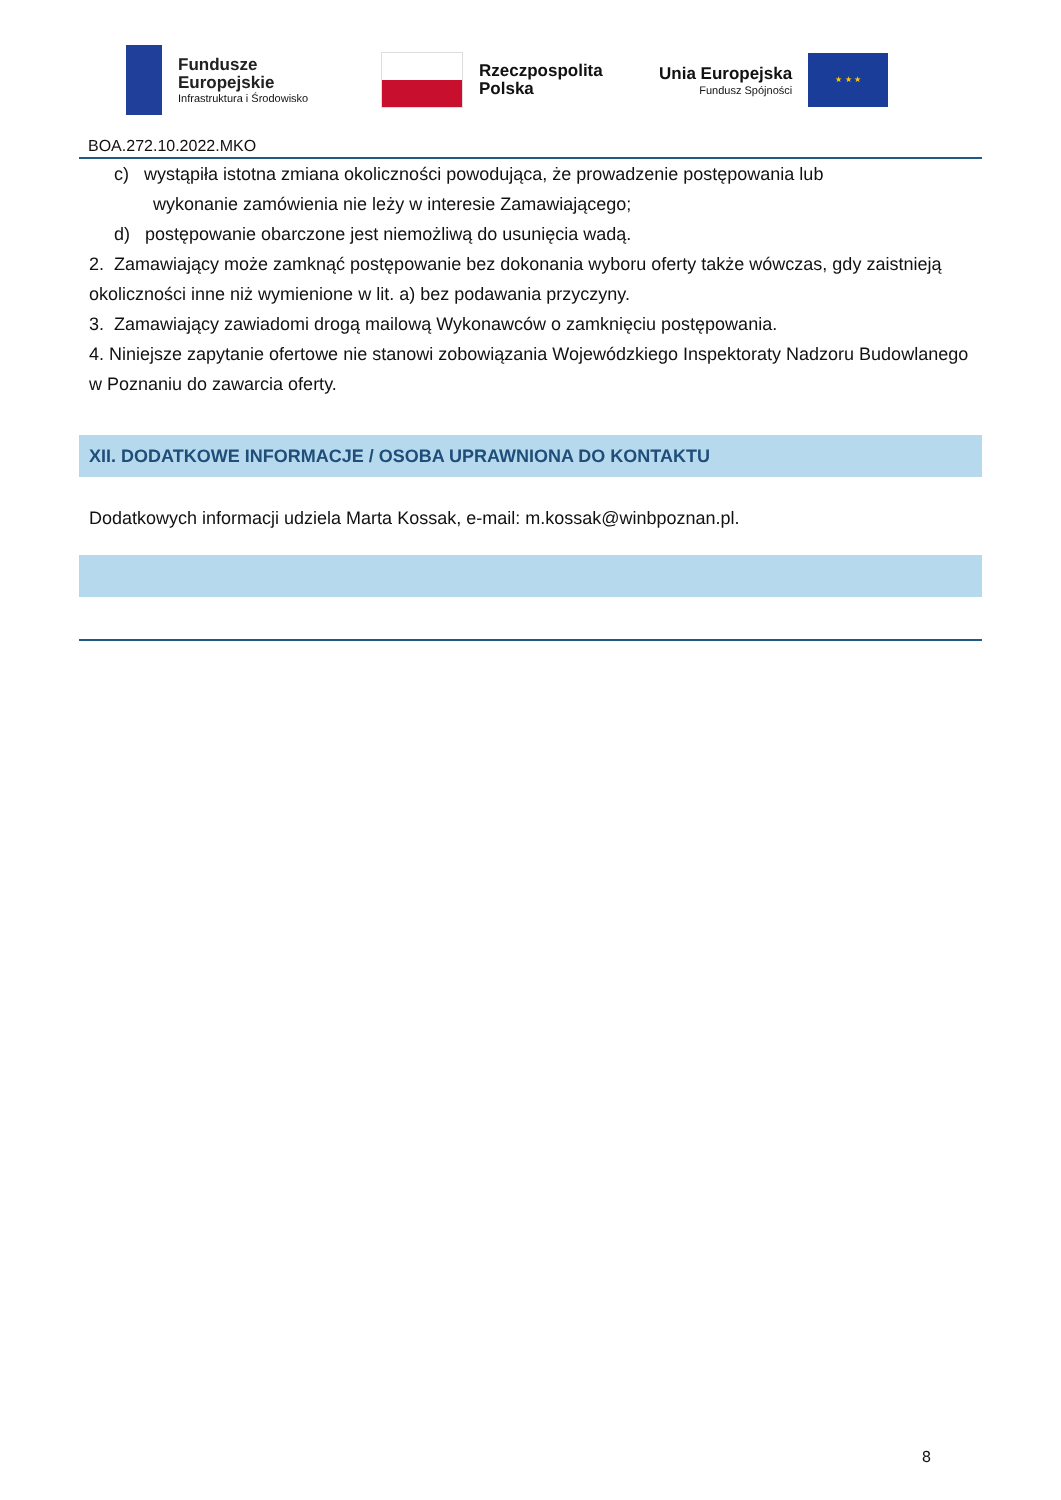Fundusze
Europejskie
Infrastruktura i Środowisko
Rzeczpospolita
Polska
Unia Europejska
Fundusz Spójności
★ ★ ★
BOA.272.10.2022.MKO
c) wystąpiła istotna zmiana okoliczności powodująca, że prowadzenie postępowania lub
wykonanie zamówienia nie leży w interesie Zamawiającego;
d) postępowanie obarczone jest niemożliwą do usunięcia wadą.
2. Zamawiający może zamknąć postępowanie bez dokonania wyboru oferty także wówczas, gdy zaistnieją okoliczności inne niż wymienione w lit. a) bez podawania przyczyny.
3. Zamawiający zawiadomi drogą mailową Wykonawców o zamknięciu postępowania.
4. Niniejsze zapytanie ofertowe nie stanowi zobowiązania Wojewódzkiego Inspektoraty Nadzoru Budowlanego w Poznaniu do zawarcia oferty.
XII. DODATKOWE INFORMACJE / OSOBA UPRAWNIONA DO KONTAKTU
Dodatkowych informacji udziela Marta Kossak, e-mail: m.kossak@winbpoznan.pl.
8